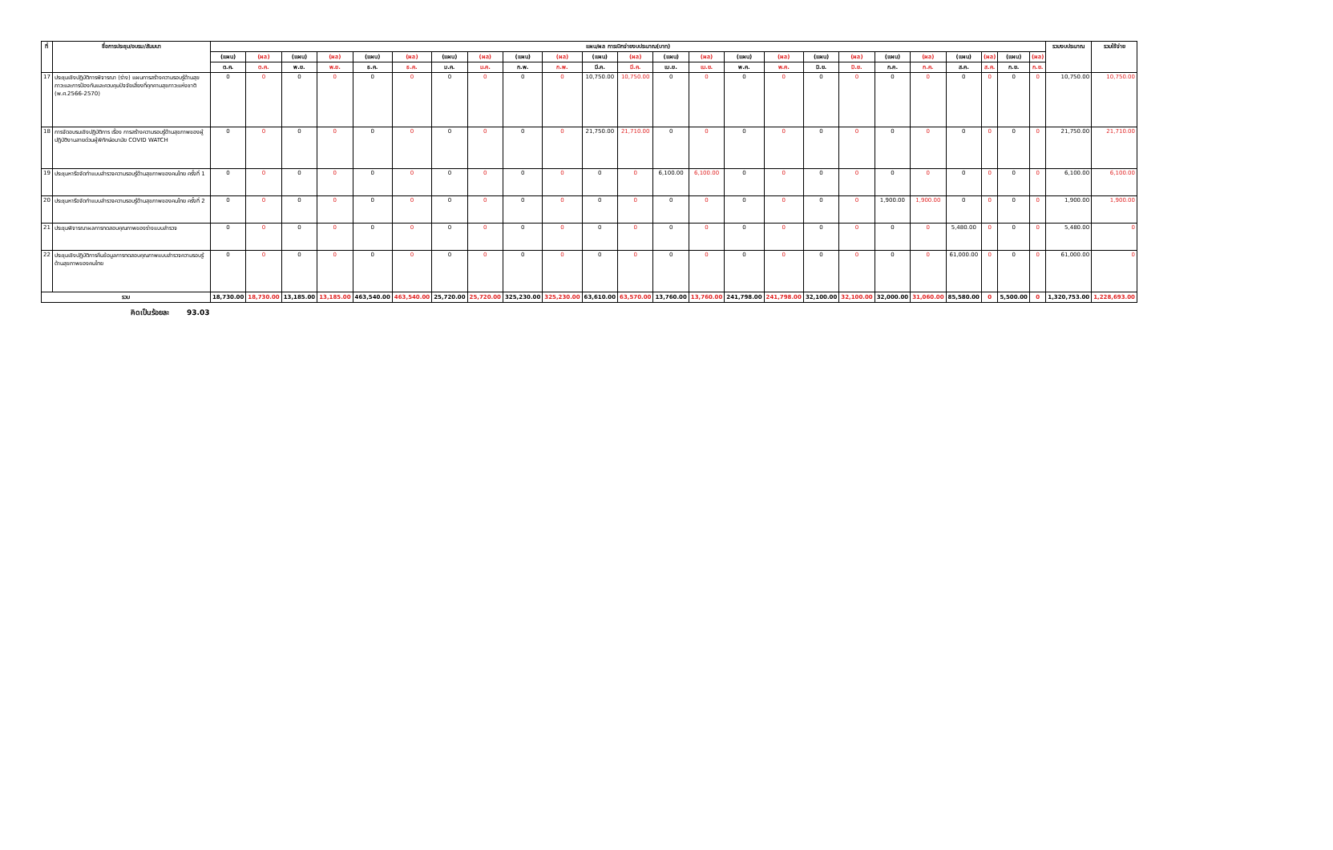| ที่ | ชื่อการประชุม/อบรม/สัมมนา | แผน/ผล การเบิกจ่ายงบประมาณ(บาท) | | | | | | | | | | | | | | | | | | | | | | | | รวมงบประมาณ | รวมใช้จ่าย |
| --- | --- | --- | --- | --- | --- | --- | --- | --- | --- | --- | --- | --- | --- | --- | --- | --- | --- | --- | --- | --- | --- | --- | --- | --- | --- | --- | --- |
| | | (แผน) | (ผล) | (แผน) | (ผล) | (แผน) | (ผล) | (แผน) | (ผล) | (แผน) | (ผล) | (แผน) | (ผล) | (แผน) | (ผล) | (แผน) | (ผล) | (แผน) | (ผล) | (แผน) | (ผล) | (แผน) | (ผล) | (แผน) | (ผล) | | |
| | | ต.ค. | ต.ค. | พ.ย. | พ.ย. | ธ.ค. | ธ.ค. | ม.ค. | ม.ค. | ก.พ. | ก.พ. | มี.ค. | มี.ค. | เม.ย. | เม.ย. | พ.ค. | พ.ค. | มิ.ย. | มิ.ย. | ก.ค. | ก.ค. | ส.ค. | ส.ค. | ก.ย. | ก.ย. | | |
| 17 | ประชุมเชิงปฏิบัติการพิจารณา (ร่าง) แผนการสร้างความรอบรู้ด้านสุขภาวะและการป้องกันและควบคุมปัจจัยเสี่ยงที่คุกคามสุขภาวะแห่งชาติ (พ.ศ.2566-2570) | 0 | 0 | 0 | 0 | 0 | 0 | 0 | 0 | 0 | 0 | 10,750.00 | 10,750.00 | 0 | 0 | 0 | 0 | 0 | 0 | 0 | 0 | 0 | 0 | 0 | 0 | 10,750.00 | 10,750.00 |
| 18 | การจัดอบรมเชิงปฏิบัติการ เรื่อง การสร้างความรอบรู้ด้านสุขภาพของผู้ปฏิบัติงานสายด่วนผู้พิทักษ์อนามัย COVID WATCH | 0 | 0 | 0 | 0 | 0 | 0 | 0 | 0 | 0 | 0 | 21,750.00 | 21,710.00 | 0 | 0 | 0 | 0 | 0 | 0 | 0 | 0 | 0 | 0 | 0 | 0 | 21,750.00 | 21,710.00 |
| 19 | ประชุมหารือจัดทำแบบสำรวจความรอบรู้ด้านสุขภาพของคนไทย ครั้งที่ 1 | 0 | 0 | 0 | 0 | 0 | 0 | 0 | 0 | 0 | 0 | 0 | 0 | 6,100.00 | 6,100.00 | 0 | 0 | 0 | 0 | 0 | 0 | 0 | 0 | 0 | 0 | 6,100.00 | 6,100.00 |
| 20 | ประชุมหารือจัดทำแบบสำรวจความรอบรู้ด้านสุขภาพของคนไทย ครั้งที่ 2 | 0 | 0 | 0 | 0 | 0 | 0 | 0 | 0 | 0 | 0 | 0 | 0 | 0 | 0 | 0 | 0 | 0 | 0 | 1,900.00 | 1,900.00 | 0 | 0 | 0 | 0 | 1,900.00 | 1,900.00 |
| 21 | ประชุมพิจารณาผลการทดสอบคุณภาพของร่างแบบสำรวจ | 0 | 0 | 0 | 0 | 0 | 0 | 0 | 0 | 0 | 0 | 0 | 0 | 0 | 0 | 0 | 0 | 0 | 0 | 0 | 0 | 5,480.00 | 0 | 0 | 0 | 5,480.00 | 0 |
| 22 | ประชุมเชิงปฏิบัติการคืนข้อมูลการทดสอบคุณภาพแบบสำรวจความรอบรู้ด้านสุขภาพของคนไทย | 0 | 0 | 0 | 0 | 0 | 0 | 0 | 0 | 0 | 0 | 0 | 0 | 0 | 0 | 0 | 0 | 0 | 0 | 0 | 0 | 61,000.00 | 0 | 0 | 0 | 61,000.00 | 0 |
| รวม | | 18,730.00 | 18,730.00 | 13,185.00 | 13,185.00 | 463,540.00 | 463,540.00 | 25,720.00 | 25,720.00 | 325,230.00 | 325,230.00 | 63,610.00 | 63,570.00 | 13,760.00 | 13,760.00 | 241,798.00 | 241,798.00 | 32,100.00 | 32,100.00 | 32,000.00 | 31,060.00 | 85,580.00 | 0 | 5,500.00 | 0 | 1,320,753.00 | 1,228,693.00 |
คิดเป็นร้อยละ 93.03